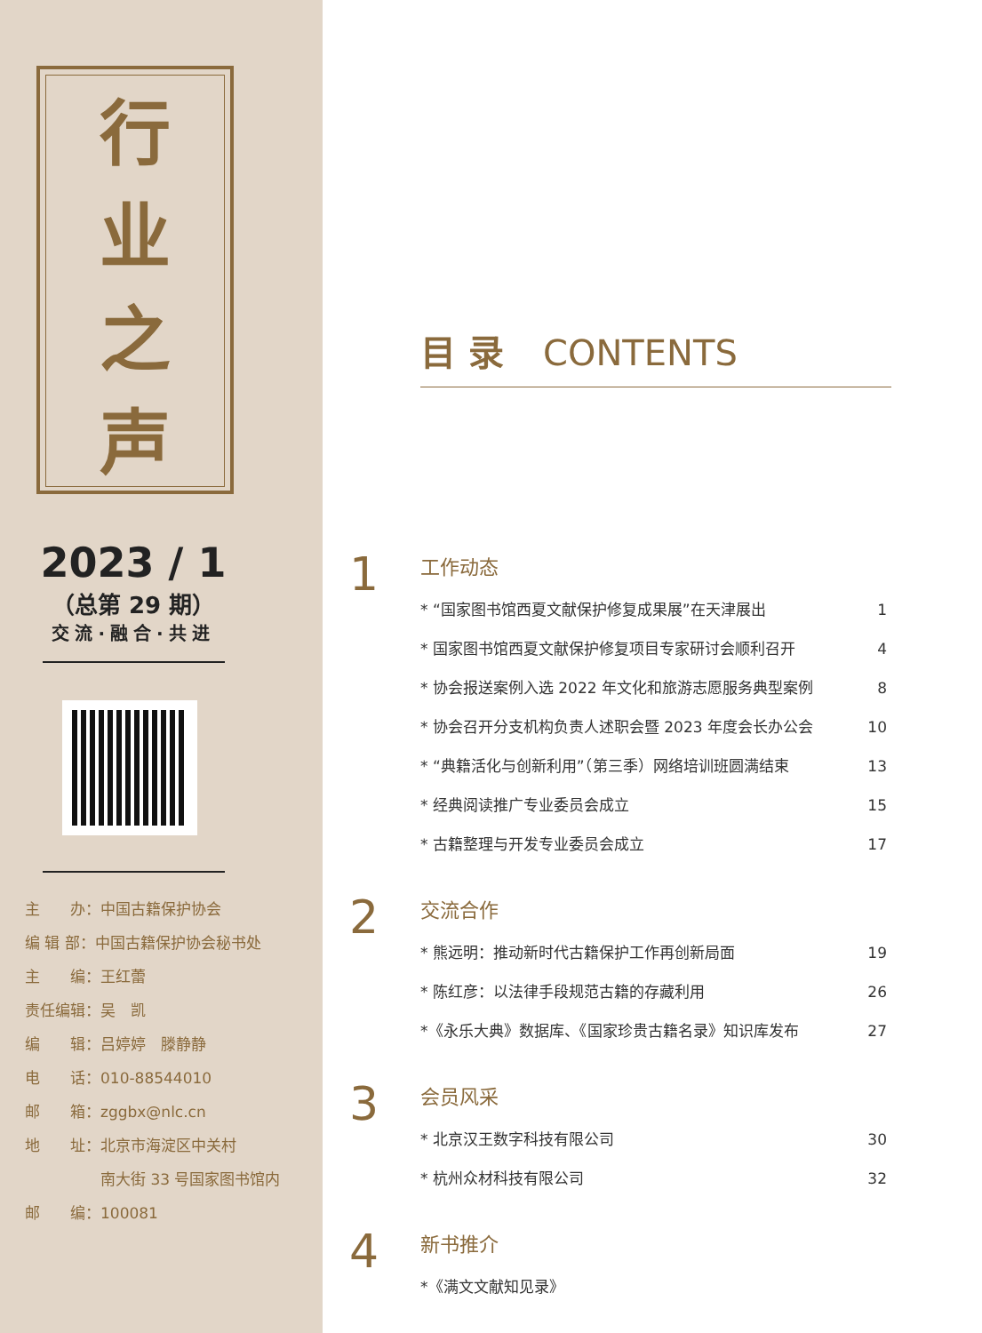行业之声
2023 / 1
（总第 29 期）
交流·融合·共进
主　　办：中国古籍保护协会
编 辑 部：中国古籍保护协会秘书处
主　　编：王红蕾
责任编辑：吴　凯
编　　辑：吕婷婷　滕静静
电　　话：010-88544010
邮　　箱：zggbx@nlc.cn
地　　址：北京市海淀区中关村
　　　　　南大街 33 号国家图书馆内
邮　　编：100081
目录 CONTENTS
1
工作动态
* “国家图书馆西夏文献保护修复成果展”在天津展出 1
* 国家图书馆西夏文献保护修复项目专家研讨会顺利召开 4
* 协会报送案例入选 2022 年文化和旅游志愿服务典型案例 8
* 协会召开分支机构负责人述职会暨 2023 年度会长办公会 10
* “典籍活化与创新利用”（第三季）网络培训班圆满结束 13
* 经典阅读推广专业委员会成立 15
* 古籍整理与开发专业委员会成立 17
2
交流合作
* 熊远明：推动新时代古籍保护工作再创新局面 19
* 陈红彦：以法律手段规范古籍的存藏利用 26
*《永乐大典》数据库、《国家珍贵古籍名录》知识库发布 27
3
会员风采
* 北京汉王数字科技有限公司 30
* 杭州众材科技有限公司 32
4
新书推介
*《满文文献知见录》